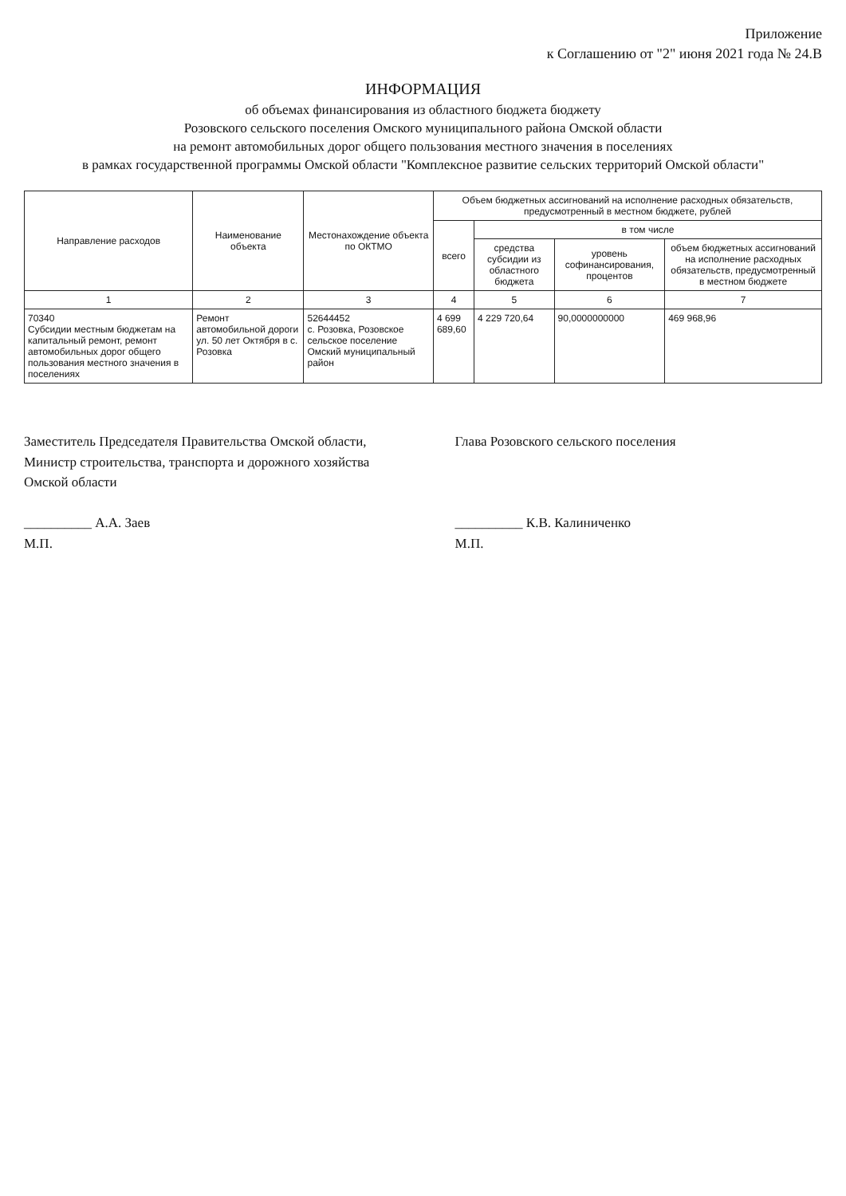Приложение
к Соглашению от "2" июня 2021 года № 24.В
ИНФОРМАЦИЯ
об объемах финансирования из областного бюджета бюджету
Розовского сельского поселения Омского муниципального района Омской области
на ремонт автомобильных дорог общего пользования местного значения в поселениях
в рамках государственной программы Омской области "Комплексное развитие сельских территорий Омской области"
| Направление расходов | Наименование объекта | Местонахождение объекта по ОКТМО | Объем бюджетных ассигнований на исполнение расходных обязательств, предусмотренный в местном бюджете, рублей | | | |
| --- | --- | --- | --- | --- | --- | --- |
| | | | всего | в том числе | | |
| | | | | средства субсидии из областного бюджета | уровень софинансирования, процентов | объем бюджетных ассигнований на исполнение расходных обязательств, предусмотренный в местном бюджете |
| 1 | 2 | 3 | 4 | 5 | 6 | 7 |
| 70340 Субсидии местным бюджетам на капитальный ремонт, ремонт автомобильных дорог общего пользования местного значения в поселениях | Ремонт автомобильной дороги ул. 50 лет Октября в с. Розовка | 52644452 с. Розовка, Розовское сельское поселение Омский муниципальный район | 4 699 689,60 | 4 229 720,64 | 90,0000000000 | 469 968,96 |
Заместитель Председателя Правительства Омской области, Министр строительства, транспорта и дорожного хозяйства Омской области
__________ А.А. Заев
М.П.
Глава Розовского сельского поселения
__________ К.В. Калиниченко
М.П.